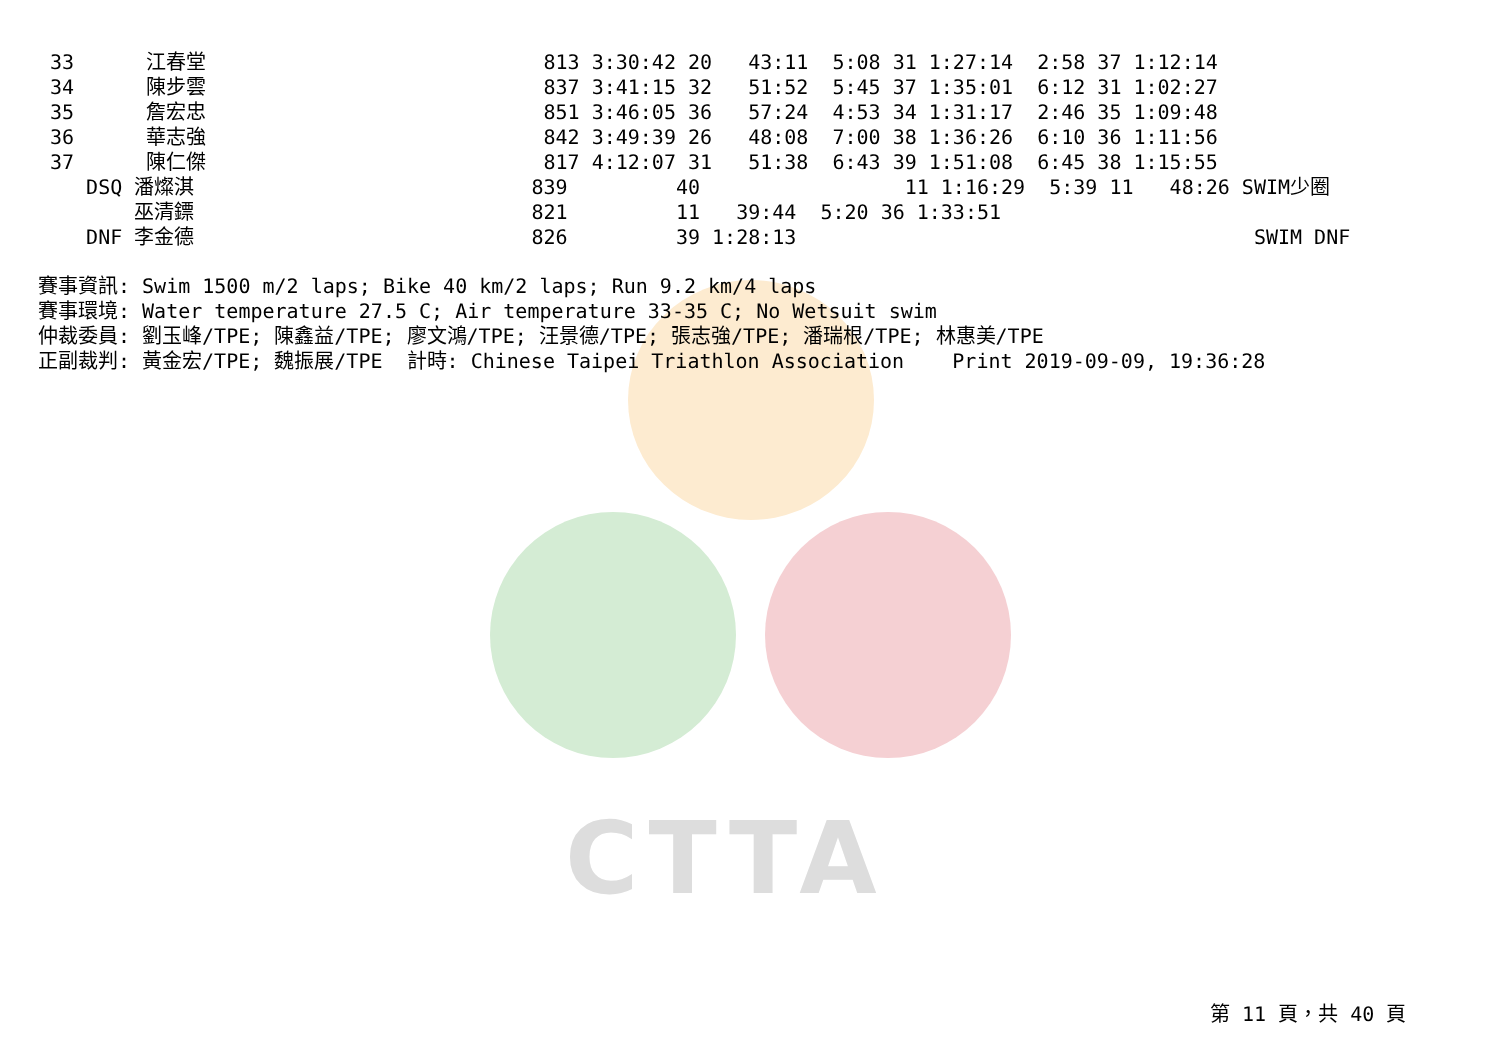CTTA
33      江春堂                            813 3:30:42 20   43:11  5:08 31 1:27:14  2:58 37 1:12:14
34      陳步雲                            837 3:41:15 32   51:52  5:45 37 1:35:01  6:12 31 1:02:27
35      詹宏忠                            851 3:46:05 36   57:24  4:53 34 1:31:17  2:46 35 1:09:48
36      華志強                            842 3:49:39 26   48:08  7:00 38 1:36:26  6:10 36 1:11:56
37      陳仁傑                            817 4:12:07 31   51:38  6:43 39 1:51:08  6:45 38 1:15:55
   DSQ 潘燦淇                            839         40                 11 1:16:29  5:39 11   48:26 SWIM少圈
       巫清鏢                            821         11   39:44  5:20 36 1:33:51
   DNF 李金德                            826         39 1:28:13                                      SWIM DNF
賽事資訊: Swim 1500 m/2 laps; Bike 40 km/2 laps; Run 9.2 km/4 laps
賽事環境: Water temperature 27.5 C; Air temperature 33-35 C; No Wetsuit swim
仲裁委員: 劉玉峰/TPE; 陳鑫益/TPE; 廖文鴻/TPE; 汪景德/TPE; 張志強/TPE; 潘瑞根/TPE; 林惠美/TPE
正副裁判: 黃金宏/TPE; 魏振展/TPE  計時: Chinese Taipei Triathlon Association    Print 2019-09-09, 19:36:28
第 11 頁，共 40 頁